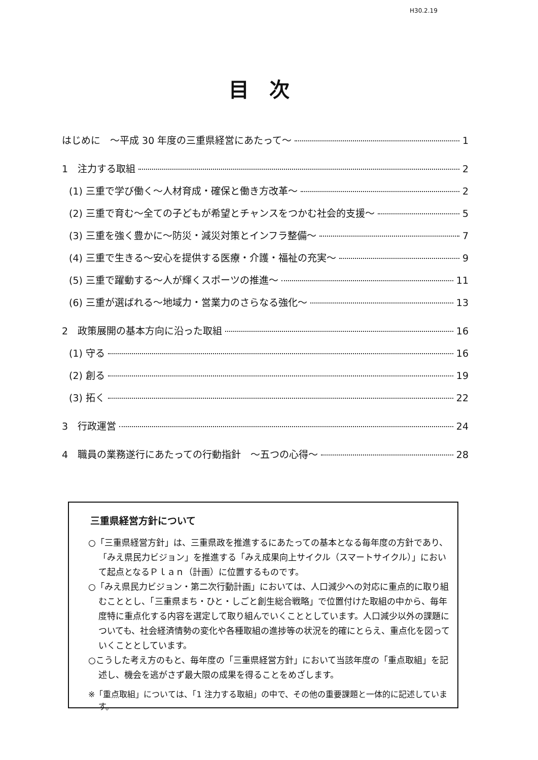H30.2.19
目次
はじめに　～平成 30 年度の三重県経営にあたって～ 1
1　注力する取組 2
(1) 三重で学び働く～人材育成・確保と働き方改革～ 2
(2) 三重で育む～全ての子どもが希望とチャンスをつかむ社会的支援～ 5
(3) 三重を強く豊かに～防災・減災対策とインフラ整備～ 7
(4) 三重で生きる～安心を提供する医療・介護・福祉の充実～ 9
(5) 三重で躍動する～人が輝くスポーツの推進～ 11
(6) 三重が選ばれる～地域力・営業力のさらなる強化～ 13
2　政策展開の基本方向に沿った取組 16
(1) 守る 16
(2) 創る 19
(3) 拓く 22
3　行政運営 24
4　職員の業務遂行にあたっての行動指針　～五つの心得～ 28
三重県経営方針について
○「三重県経営方針」は、三重県政を推進するにあたっての基本となる毎年度の方針であり、「みえ県民力ビジョン」を推進する「みえ成果向上サイクル（スマートサイクル）」において起点となるＰｌａｎ（計画）に位置するものです。
○「みえ県民力ビジョン・第二次行動計画」においては、人口減少への対応に重点的に取り組むこととし、「三重県まち・ひと・しごと創生総合戦略」で位置付けた取組の中から、毎年度特に重点化する内容を選定して取り組んでいくこととしています。人口減少以外の課題についても、社会経済情勢の変化や各種取組の進捗等の状況を的確にとらえ、重点化を図っていくこととしています。
○こうした考え方のもと、毎年度の「三重県経営方針」において当該年度の「重点取組」を記述し、機会を逃がさず最大限の成果を得ることをめざします。
※「重点取組」については、「1 注力する取組」の中で、その他の重要課題と一体的に記述しています。